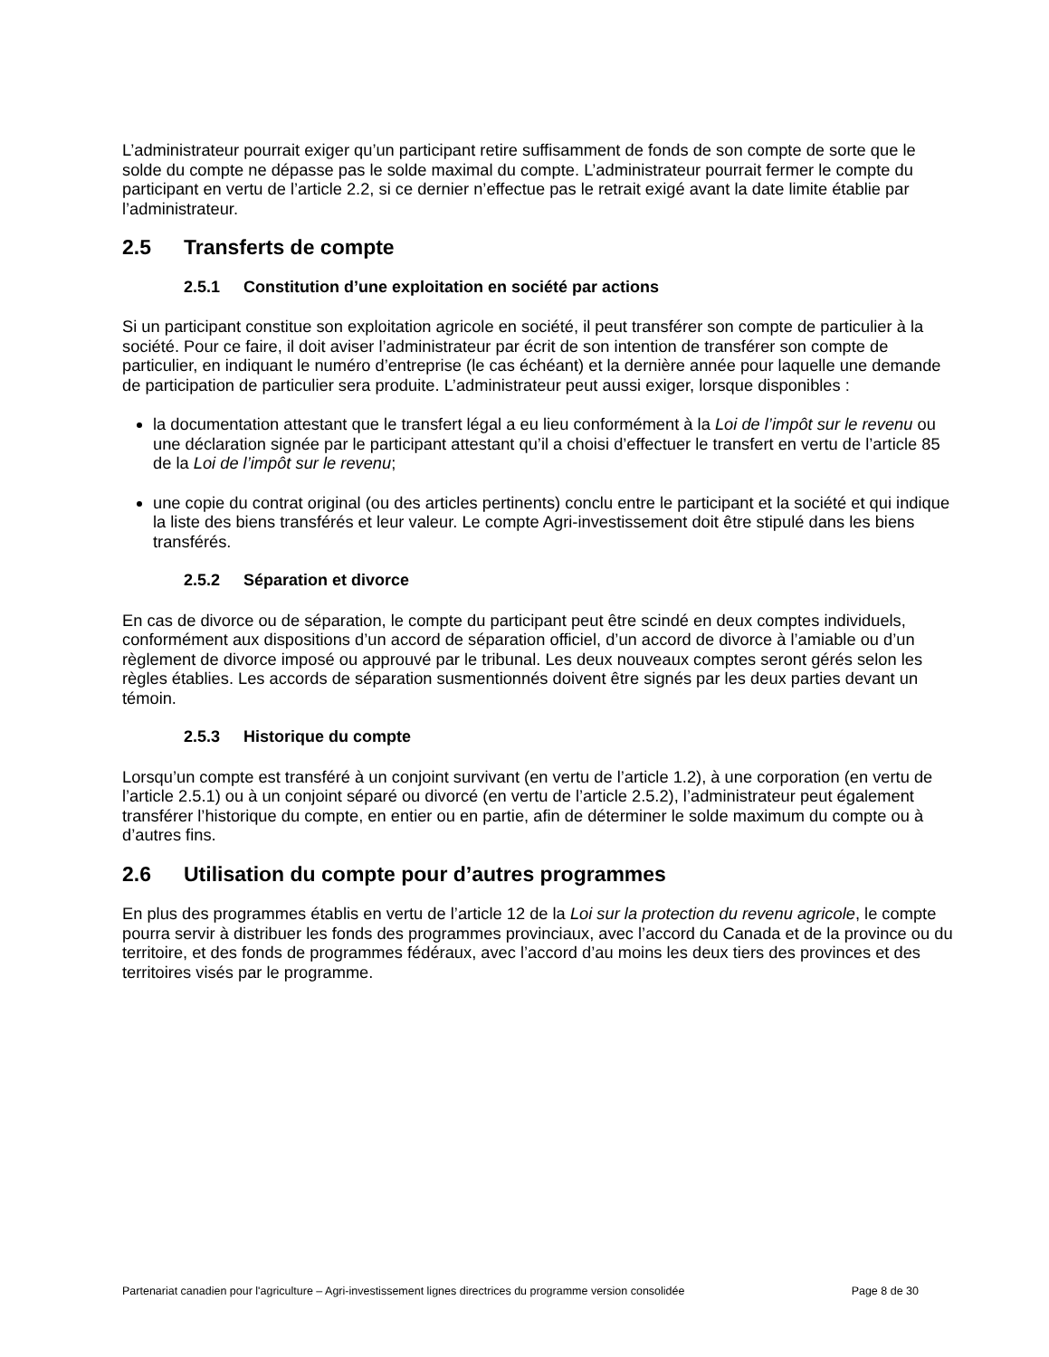L’administrateur pourrait exiger qu’un participant retire suffisamment de fonds de son compte de sorte que le solde du compte ne dépasse pas le solde maximal du compte. L’administrateur pourrait fermer le compte du participant en vertu de l’article 2.2, si ce dernier n’effectue pas le retrait exigé avant la date limite établie par l’administrateur.
2.5 Transferts de compte
2.5.1 Constitution d’une exploitation en société par actions
Si un participant constitue son exploitation agricole en société, il peut transférer son compte de particulier à la société. Pour ce faire, il doit aviser l’administrateur par écrit de son intention de transférer son compte de particulier, en indiquant le numéro d’entreprise (le cas échéant) et la dernière année pour laquelle une demande de participation de particulier sera produite. L’administrateur peut aussi exiger, lorsque disponibles :
la documentation attestant que le transfert légal a eu lieu conformément à la Loi de l’impôt sur le revenu ou une déclaration signée par le participant attestant qu’il a choisi d’effectuer le transfert en vertu de l’article 85 de la Loi de l’impôt sur le revenu;
une copie du contrat original (ou des articles pertinents) conclu entre le participant et la société et qui indique la liste des biens transférés et leur valeur. Le compte Agri-investissement doit être stipulé dans les biens transférés.
2.5.2 Séparation et divorce
En cas de divorce ou de séparation, le compte du participant peut être scindé en deux comptes individuels, conformément aux dispositions d’un accord de séparation officiel, d’un accord de divorce à l’amiable ou d’un règlement de divorce imposé ou approuvé par le tribunal. Les deux nouveaux comptes seront gérés selon les règles établies. Les accords de séparation susmentionnés doivent être signés par les deux parties devant un témoin.
2.5.3 Historique du compte
Lorsqu’un compte est transféré à un conjoint survivant (en vertu de l’article 1.2), à une corporation (en vertu de l’article 2.5.1) ou à un conjoint séparé ou divorcé (en vertu de l’article 2.5.2), l’administrateur peut également transférer l’historique du compte, en entier ou en partie, afin de déterminer le solde maximum du compte ou à d’autres fins.
2.6 Utilisation du compte pour d’autres programmes
En plus des programmes établis en vertu de l’article 12 de la Loi sur la protection du revenu agricole, le compte pourra servir à distribuer les fonds des programmes provinciaux, avec l’accord du Canada et de la province ou du territoire, et des fonds de programmes fédéraux, avec l’accord d’au moins les deux tiers des provinces et des territoires visés par le programme.
Partenariat canadien pour l'agriculture – Agri-investissement lignes directrices du programme version consolidée Page 8 de 30